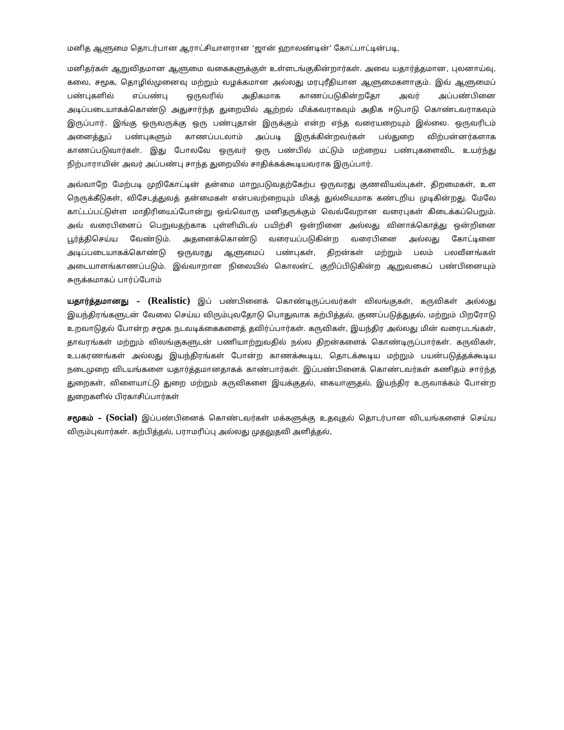மனித ஆளுமை தொடர்பான ஆராட்சியாளரான ‘ஜான் ஹாலண்டின்’ கோட்பாட்டின்படி,
மனிதர்கள் ஆறுவிதமான ஆளுமை வகைகளுக்குள் உள்ளடங்குகின்றார்கள். அவை யதார்த்தமான, புலனாய்வு, கலை, சமூக, தொழில்முனைவு மற்றும் வழக்கமான அல்லது மரபுரீதியான ஆளுமைகளாகும். இவ் ஆளுமைப் பண்புகளில் எப்பண்பு ஒருவரில் அதிகமாக காணப்படுகின்றதோ அவர் அப்பண்பினை அடிப்படையாகக்கொண்டு அதுசார்ந்த துறையில் ஆற்றல் மிக்கவராகவும் அதிக ஈடுபாடு கொண்டவராகவும் இருப்பார். இங்கு ஒருவருக்கு ஒரு பண்புதான் இருக்கும் என்ற எந்த வரையறையும் இல்லை. ஒருவரிடம் அனைத்துப் பண்புகளும் காணப்படலாம் அப்படி இருக்கின்றவர்கள் பல்துறை விற்பன்னர்களாக காணப்படுவார்கள். இது போலவே ஒருவர் ஒரு பண்பில் மட்டும் மற்றைய பண்புகளைவிட உயர்ந்து நிற்பாராயின் அவர் அப்பண்பு சாந்த துறையில் சாதிக்கக்கூடியவராக இருப்பார்.
அவ்வாறே மேற்படி முறிகோட்டின் தன்மை மாறுபடுவதற்கேற்ப ஒருவரது குணவியல்புகள், திறமைகள், உள நெருக்கீடுகள், விசேடத்துவத் தன்மைகள் என்பவற்றையும் மிகத் துல்லியமாக கண்டறிய முடிகின்றது. மேலே காட்டப்பட்டுள்ள மாதிரியைப்போன்று ஒவ்வொரு மனிதருக்கும் வெவ்வேறான வரைபுகள் கிடைக்கப்பெறும். அவ் வரைபினைப் பெறுவதற்காக புள்ளியிடல் பயிற்சி ஒன்றினை அல்லது வினாக்கொத்து ஒன்றினை பூர்த்திசெய்ய வேண்டும். அதனைக்கொண்டு வரையப்படுகின்ற வரைபினை அல்லது கோட்டினை அடிப்படையாகக்கொண்டு ஒருவரது ஆளுமைப் பண்புகள், திறன்கள் மற்றும் பலம் பலவீனங்கள் அடையாளங்காணப்படும். இவ்வாறான நிலையில் கொலன்ட் குறிப்பிடுகின்ற ஆறுவகைப் பண்பினையும் சுருக்கமாகப் பார்ப்போம்
யதார்த்தமானது – (Realistic) இப் பண்பினைக் கொண்டிருப்பவர்கள் விலங்குகள், கருவிகள் அல்லது இயந்திரங்களுடன் வேலை செய்ய விரும்புவதோடு பொதுவாக கற்பித்தல், குணப்படுத்துதல், மற்றும் பிறரோடு உறவாடுதல் போன்ற சமூக நடவடிக்கைகளைத் தவிர்ப்பார்கள். கருவிகள், இயந்திர அல்லது மின் வரைபடங்கள், தாவரங்கள் மற்றும் விலங்குகளுடன் பணியாற்றுவதில் நல்ல திறன்களைக் கொண்டிருப்பார்கள். கருவிகள், உபகரணங்கள் அல்லது இயந்திரங்கள் போன்ற காணக்கூடிய, தொடக்கூடிய மற்றும் பயன்படுத்தக்கூடிய நடைமுறை விடயங்களை யதார்த்தமானதாகக் காண்பார்கள். இப்பண்பினைக் கொண்டவர்கள் கணிதம் சார்ந்த துறைகள், விளையாட்டு துறை மற்றும் கருவிகளை இயக்குதல், கையாளுதல், இயந்திர உருவாக்கம் போன்ற துறைகளில் பிரகாசிப்பார்கள்
சமூகம் – (Social) இப்பண்பினைக் கொண்டவர்கள் மக்களுக்கு உதவுதல் தொடர்பான விடயங்களைச் செய்ய விரும்புவார்கள். கற்பித்தல், பராமரிப்பு அல்லது முதலுதவி அளித்தல்,